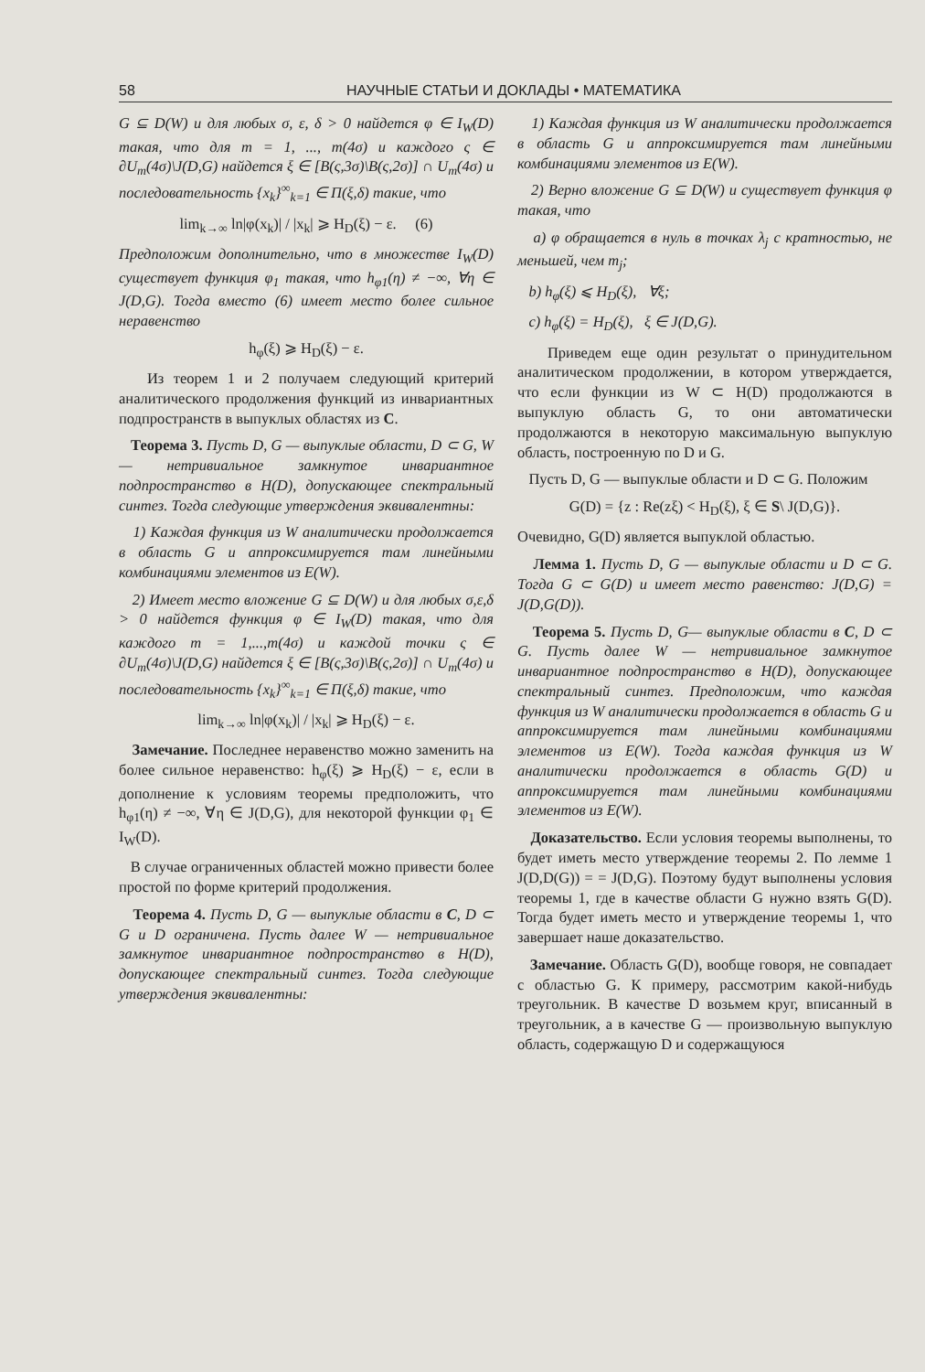58 НАУЧНЫЕ СТАТЬИ И ДОКЛАДЫ • МАТЕМАТИКА
G ⊆ D(W) и для любых σ, ε, δ > 0 найдется φ ∈ I<sub>W</sub>(D) такая, что для m = 1, ..., m(4σ) и каждого ς ∈ ∂U<sub>m</sub>(4σ)\J(D,G) найдется ξ ∈ [B(ς,3σ)\B(ς,2σ)] ∩ U<sub>m</sub>(4σ) и последовательность {x<sub>k</sub>}<sup>∞</sup><sub>k=1</sub> ∈ Π(ξ,δ) такие, что
lim<sub>k→∞</sub> ln|φ(x<sub>k</sub>)| / |x<sub>k</sub>| ⩾ H<sub>D</sub>(ξ) − ε. (6)
Предположим дополнительно, что в множестве I<sub>W</sub>(D) существует функция φ<sub>1</sub> такая, что h<sub>φ1</sub>(η) ≠ −∞, ∀η ∈ J(D,G). Тогда вместо (6) имеет место более сильное неравенство
h<sub>φ</sub>(ξ) ⩾ H<sub>D</sub>(ξ) − ε.
Из теорем 1 и 2 получаем следующий критерий аналитического продолжения функций из инвариантных подпространств в выпуклых областях из C.
Теорема 3. Пусть D, G — выпуклые области, D ⊂ G, W — нетривиальное замкнутое инвариантное подпространство в H(D), допускающее спектральный синтез. Тогда следующие утверждения эквивалентны:
1) Каждая функция из W аналитически продолжается в область G и аппроксимируется там линейными комбинациями элементов из E(W).
2) Имеет место вложение G ⊆ D(W) и для любых σ,ε,δ > 0 найдется функция φ ∈ I<sub>W</sub>(D) такая, что для каждого m = 1,...,m(4σ) и каждой точки ς ∈ ∂U<sub>m</sub>(4σ)\J(D,G) найдется ξ ∈ [B(ς,3σ)\B(ς,2σ)] ∩ U<sub>m</sub>(4σ) и последовательность {x<sub>k</sub>}<sup>∞</sup><sub>k=1</sub> ∈ Π(ξ,δ) такие, что
lim<sub>k→∞</sub> ln|φ(x<sub>k</sub>)| / |x<sub>k</sub>| ⩾ H<sub>D</sub>(ξ) − ε.
Замечание. Последнее неравенство можно заменить на более сильное неравенство: h<sub>φ</sub>(ξ) ⩾ H<sub>D</sub>(ξ) − ε, если в дополнение к условиям теоремы предположить, что h<sub>φ1</sub>(η) ≠ −∞, ∀η ∈ J(D,G), для некоторой функции φ<sub>1</sub> ∈ I<sub>W</sub>(D).
В случае ограниченных областей можно привести более простой по форме критерий продолжения.
Теорема 4. Пусть D, G — выпуклые области в C, D ⊂ G и D ограничена. Пусть далее W — нетривиальное замкнутое инвариантное подпространство в H(D), допускающее спектральный синтез. Тогда следующие утверждения эквивалентны:
1) Каждая функция из W аналитически продолжается в область G и аппроксимируется там линейными комбинациями элементов из E(W).
2) Верно вложение G ⊆ D(W) и существует функция φ такая, что
a) φ обращается в нуль в точках λ<sub>j</sub> с кратностью, не меньшей, чем m<sub>j</sub>;
b) h<sub>φ</sub>(ξ) ⩽ H<sub>D</sub>(ξ), ∀ξ;
c) h<sub>φ</sub>(ξ) = H<sub>D</sub>(ξ), ξ ∈ J(D,G).
Приведем еще один результат о принудительном аналитическом продолжении, в котором утверждается, что если функции из W ⊂ H(D) продолжаются в выпуклую область G, то они автоматически продолжаются в некоторую максимальную выпуклую область, построенную по D и G.
Пусть D, G — выпуклые области и D ⊂ G. Положим
G(D) = {z : Re(zξ) < H<sub>D</sub>(ξ), ξ ∈ S\ J(D,G)}.
Очевидно, G(D) является выпуклой областью.
Лемма 1. Пусть D, G — выпуклые области и D ⊂ G. Тогда G ⊂ G(D) и имеет место равенство: J(D,G) = J(D,G(D)).
Теорема 5. Пусть D, G— выпуклые области в C, D ⊂ G. Пусть далее W — нетривиальное замкнутое инвариантное подпространство в H(D), допускающее спектральный синтез. Предположим, что каждая функция из W аналитически продолжается в область G и аппроксимируется там линейными комбинациями элементов из E(W). Тогда каждая функция из W аналитически продолжается в область G(D) и аппроксимируется там линейными комбинациями элементов из E(W).
Доказательство. Если условия теоремы выполнены, то будет иметь место утверждение теоремы 2. По лемме 1 J(D,D(G)) = = J(D,G). Поэтому будут выполнены условия теоремы 1, где в качестве области G нужно взять G(D). Тогда будет иметь место и утверждение теоремы 1, что завершает наше доказательство.
Замечание. Область G(D), вообще говоря, не совпадает с областью G. К примеру, рассмотрим какой-нибудь треугольник. В качестве D возьмем круг, вписанный в треугольник, а в качестве G — произвольную выпуклую область, содержащую D и содержащуюся